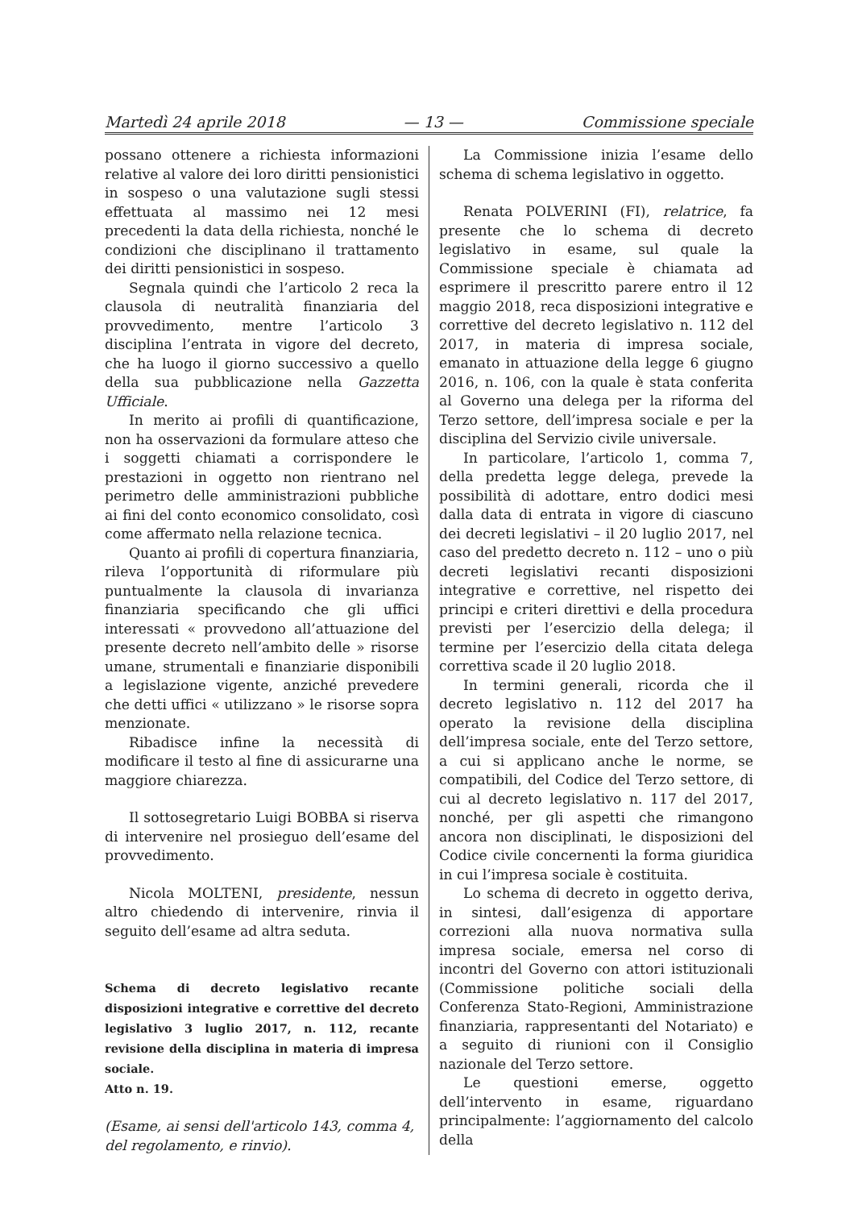Martedì 24 aprile 2018 — 13 — Commissione speciale
possano ottenere a richiesta informazioni relative al valore dei loro diritti pensionistici in sospeso o una valutazione sugli stessi effettuata al massimo nei 12 mesi precedenti la data della richiesta, nonché le condizioni che disciplinano il trattamento dei diritti pensionistici in sospeso.
Segnala quindi che l’articolo 2 reca la clausola di neutralità finanziaria del provvedimento, mentre l’articolo 3 disciplina l’entrata in vigore del decreto, che ha luogo il giorno successivo a quello della sua pubblicazione nella Gazzetta Ufficiale.
In merito ai profili di quantificazione, non ha osservazioni da formulare atteso che i soggetti chiamati a corrispondere le prestazioni in oggetto non rientrano nel perimetro delle amministrazioni pubbliche ai fini del conto economico consolidato, così come affermato nella relazione tecnica.
Quanto ai profili di copertura finanziaria, rileva l’opportunità di riformulare più puntualmente la clausola di invarianza finanziaria specificando che gli uffici interessati « provvedono all’attuazione del presente decreto nell’ambito delle » risorse umane, strumentali e finanziarie disponibili a legislazione vigente, anziché prevedere che detti uffici « utilizzano » le risorse sopra menzionate.
Ribadisce infine la necessità di modificare il testo al fine di assicurarne una maggiore chiarezza.
Il sottosegretario Luigi BOBBA si riserva di intervenire nel prosieguo dell’esame del provvedimento.
Nicola MOLTENI, presidente, nessun altro chiedendo di intervenire, rinvia il seguito dell’esame ad altra seduta.
Schema di decreto legislativo recante disposizioni integrative e correttive del decreto legislativo 3 luglio 2017, n. 112, recante revisione della disciplina in materia di impresa sociale.
Atto n. 19.
(Esame, ai sensi dell'articolo 143, comma 4, del regolamento, e rinvio).
La Commissione inizia l’esame dello schema di schema legislativo in oggetto.
Renata POLVERINI (FI), relatrice, fa presente che lo schema di decreto legislativo in esame, sul quale la Commissione speciale è chiamata ad esprimere il prescritto parere entro il 12 maggio 2018, reca disposizioni integrative e correttive del decreto legislativo n. 112 del 2017, in materia di impresa sociale, emanato in attuazione della legge 6 giugno 2016, n. 106, con la quale è stata conferita al Governo una delega per la riforma del Terzo settore, dell’impresa sociale e per la disciplina del Servizio civile universale.
In particolare, l’articolo 1, comma 7, della predetta legge delega, prevede la possibilità di adottare, entro dodici mesi dalla data di entrata in vigore di ciascuno dei decreti legislativi – il 20 luglio 2017, nel caso del predetto decreto n. 112 – uno o più decreti legislativi recanti disposizioni integrative e correttive, nel rispetto dei principi e criteri direttivi e della procedura previsti per l’esercizio della delega; il termine per l’esercizio della citata delega correttiva scade il 20 luglio 2018.
In termini generali, ricorda che il decreto legislativo n. 112 del 2017 ha operato la revisione della disciplina dell’impresa sociale, ente del Terzo settore, a cui si applicano anche le norme, se compatibili, del Codice del Terzo settore, di cui al decreto legislativo n. 117 del 2017, nonché, per gli aspetti che rimangono ancora non disciplinati, le disposizioni del Codice civile concernenti la forma giuridica in cui l’impresa sociale è costituita.
Lo schema di decreto in oggetto deriva, in sintesi, dall’esigenza di apportare correzioni alla nuova normativa sulla impresa sociale, emersa nel corso di incontri del Governo con attori istituzionali (Commissione politiche sociali della Conferenza Stato-Regioni, Amministrazione finanziaria, rappresentanti del Notariato) e a seguito di riunioni con il Consiglio nazionale del Terzo settore.
Le questioni emerse, oggetto dell’intervento in esame, riguardano principalmente: l’aggiornamento del calcolo della